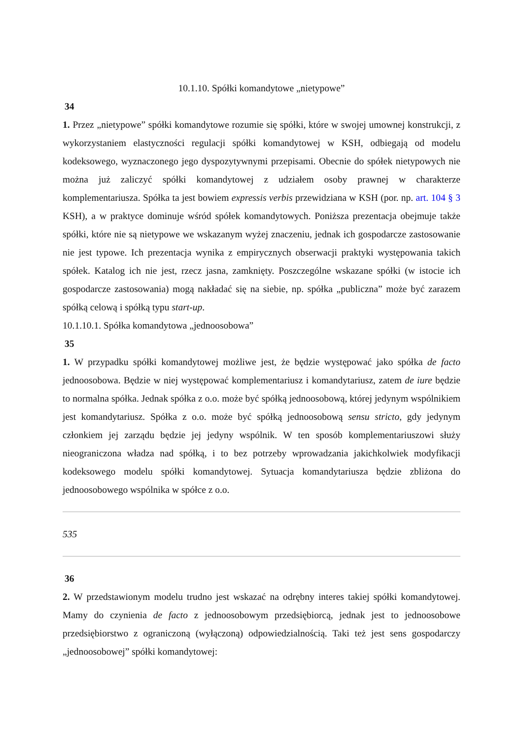10.1.10. Spółki komandytowe „nietypowe”
34
1. Przez „nietypowe” spółki komandytowe rozumie się spółki, które w swojej umownej konstrukcji, z wykorzystaniem elastyczności regulacji spółki komandytowej w KSH, odbiegają od modelu kodeksowego, wyznaczonego jego dyspozytywnymi przepisami. Obecnie do spółek nietypowych nie można już zaliczyć spółki komandytowej z udziałem osoby prawnej w charakterze komplementariusza. Spółka ta jest bowiem expressis verbis przewidziana w KSH (por. np. art. 104 § 3 KSH), a w praktyce dominuje wśród spółek komandytowych. Poniższa prezentacja obejmuje także spółki, które nie są nietypowe we wskazanym wyżej znaczeniu, jednak ich gospodarcze zastosowanie nie jest typowe. Ich prezentacja wynika z empirycznych obserwacji praktyki występowania takich spółek. Katalog ich nie jest, rzecz jasna, zamknięty. Poszczególne wskazane spółki (w istocie ich gospodarcze zastosowania) mogą nakładać się na siebie, np. spółka „publiczna” może być zarazem spółką celową i spółką typu start-up.
10.1.10.1. Spółka komandytowa „jednoosobowa”
35
1. W przypadku spółki komandytowej możliwe jest, że będzie występować jako spółka de facto jednoosobowa. Będzie w niej występować komplementariusz i komandytariusz, zatem de iure będzie to normalna spółka. Jednak spółka z o.o. może być spółką jednoosobową, której jedynym wspólnikiem jest komandytariusz. Spółka z o.o. może być spółką jednoosobową sensu stricto, gdy jedynym członkiem jej zarządu będzie jej jedyny wspólnik. W ten sposób komplementariuszowi służy nieograniczona władza nad spółką, i to bez potrzeby wprowadzania jakichkolwiek modyfikacji kodeksowego modelu spółki komandytowej. Sytuacja komandytariusza będzie zbliżona do jednoosobowego wspólnika w spółce z o.o.
535
36
2. W przedstawionym modelu trudno jest wskazać na odrębny interes takiej spółki komandytowej. Mamy do czynienia de facto z jednoosobowym przedsiębiorcą, jednak jest to jednoosobowe przedsiębiorstwo z ograniczoną (wyłączoną) odpowiedzialnością. Taki też jest sens gospodarczy „jednoosobowej” spółki komandytowej: